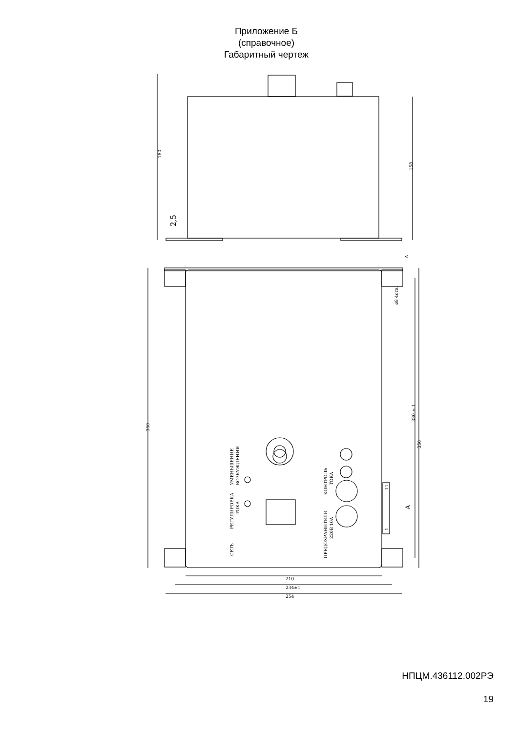Приложение Б
(справочное)
Габаритный чертеж
180
158
2,5
350
330 ± 1
350
A
A
⌀9 4отв.
УМЕНЬШЕНИЕ
ВОЗБУЖДЕНИЯ
РЕГУЛИРОВКА
ТОКА
СЕТЬ
КОНТРОЛЬ
ТОКА
ПРЕДОХРАНИТЕЛИ
220В 10А
11
1
210
234±1
254
НПЦМ.436112.002РЭ
19